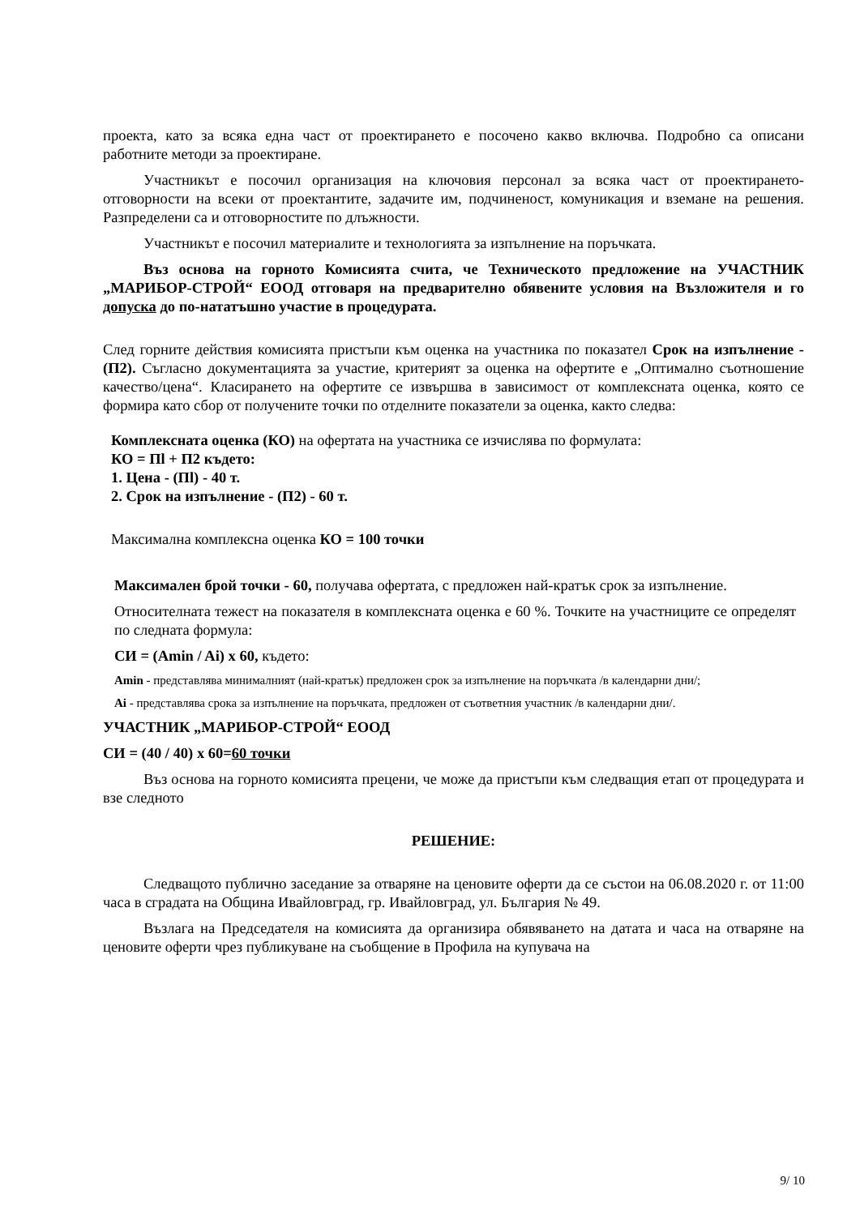проекта, като за всяка една част от проектирането е посочено какво включва. Подробно са описани работните методи за проектиране.
Участникът е посочил организация на ключовия персонал за всяка част от проектирането- отговорности на всеки от проектантите, задачите им, подчиненост, комуникация и вземане на решения. Разпределени са и отговорностите по длъжности.
Участникът е посочил материалите и технологията за изпълнение на поръчката.
Въз основа на горното Комисията счита, че Техническото предложение на УЧАСТНИК „МАРИБОР-СТРОЙ“ ЕООД отговаря на предварително обявените условия на Възложителя и го допуска до по-нататъшно участие в процедурата.
След горните действия комисията пристъпи към оценка на участника по показател Срок на изпълнение - (П2). Съгласно документацията за участие, критерият за оценка на офертите е „Оптимално съотношение качество/цена“. Класирането на офертите се извършва в зависимост от комплексната оценка, която се формира като сбор от получените точки по отделните показатели за оценка, както следва:
Комплексната оценка (КО) на офертата на участника се изчислява по формулата:
КО = Пl + П2 където:
1. Цена - (Пl) - 40 т.
2. Срок на изпълнение - (П2) - 60 т.
Максимална комплексна оценка КО = 100 точки
Максимален брой точки - 60, получава офертата, с предложен най-кратък срок за изпълнение.
Относителната тежест на показателя в комплексната оценка е 60 %. Точките на участниците се определят по следната формула:
СИ = (Amin / Ai) x 60, където:
Amin - представлява минималният (най-кратък) предложен срок за изпълнение на поръчката /в календарни дни/;
Ai - представлява срока за изпълнение на поръчката, предложен от съответния участник /в календарни дни/.
УЧАСТНИК „МАРИБОР-СТРОЙ“ ЕООД
СИ = (40 / 40) x 60=60 точки
Въз основа на горното комисията прецени, че може да пристъпи към следващия етап от процедурата и взе следното
РЕШЕНИЕ:
Следващото публично заседание за отваряне на ценовите оферти да се състои на 06.08.2020 г. от 11:00 часа в сградата на Община Ивайловград, гр. Ивайловград, ул. България № 49.
Възлага на Председателя на комисията да организира обявяването на датата и часа на отваряне на ценовите оферти чрез публикуване на съобщение в Профила на купувача на
9/ 10